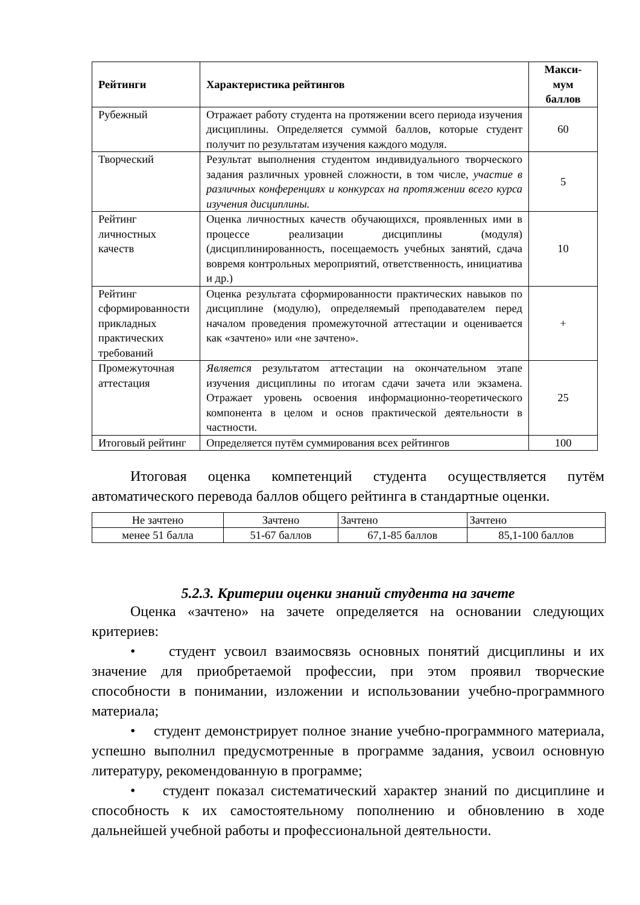| Рейтинги | Характеристика рейтингов | Макси- мум баллов |
| --- | --- | --- |
| Рубежный | Отражает работу студента на протяжении всего периода изучения дисциплины. Определяется суммой баллов, которые студент получит по результатам изучения каждого модуля. | 60 |
| Творческий | Результат выполнения студентом индивидуального творческого задания различных уровней сложности, в том числе, участие в различных конференциях и конкурсах на протяжении всего курса изучения дисциплины. | 5 |
| Рейтинг личностных качеств | Оценка личностных качеств обучающихся, проявленных ими в процессе реализации дисциплины (модуля) (дисциплинированность, посещаемость учебных занятий, сдача вовремя контрольных мероприятий, ответственность, инициатива и др.) | 10 |
| Рейтинг сформированности прикладных практических требований | Оценка результата сформированности практических навыков по дисциплине (модулю), определяемый преподавателем перед началом проведения промежуточной аттестации и оценивается как «зачтено» или «не зачтено». | + |
| Промежуточная аттестация | Является результатом аттестации на окончательном этапе изучения дисциплины по итогам сдачи зачета или экзамена. Отражает уровень освоения информационно-теоретического компонента в целом и основ практической деятельности в частности. | 25 |
| Итоговый рейтинг | Определяется путём суммирования всех рейтингов | 100 |
Итоговая оценка компетенций студента осуществляется путём автоматического перевода баллов общего рейтинга в стандартные оценки.
| Не зачтено | Зачтено | Зачтено | Зачтено |
| менее 51 балла | 51-67 баллов | 67,1-85 баллов | 85,1-100 баллов |
5.2.3. Критерии оценки знаний студента на зачете
Оценка «зачтено» на зачете определяется на основании следующих критериев:
• студент усвоил взаимосвязь основных понятий дисциплины и их значение для приобретаемой профессии, при этом проявил творческие способности в понимании, изложении и использовании учебно-программного материала;
• студент демонстрирует полное знание учебно-программного материала, успешно выполнил предусмотренные в программе задания, усвоил основную литературу, рекомендованную в программе;
• студент показал систематический характер знаний по дисциплине и способность к их самостоятельному пополнению и обновлению в ходе дальнейшей учебной работы и профессиональной деятельности.